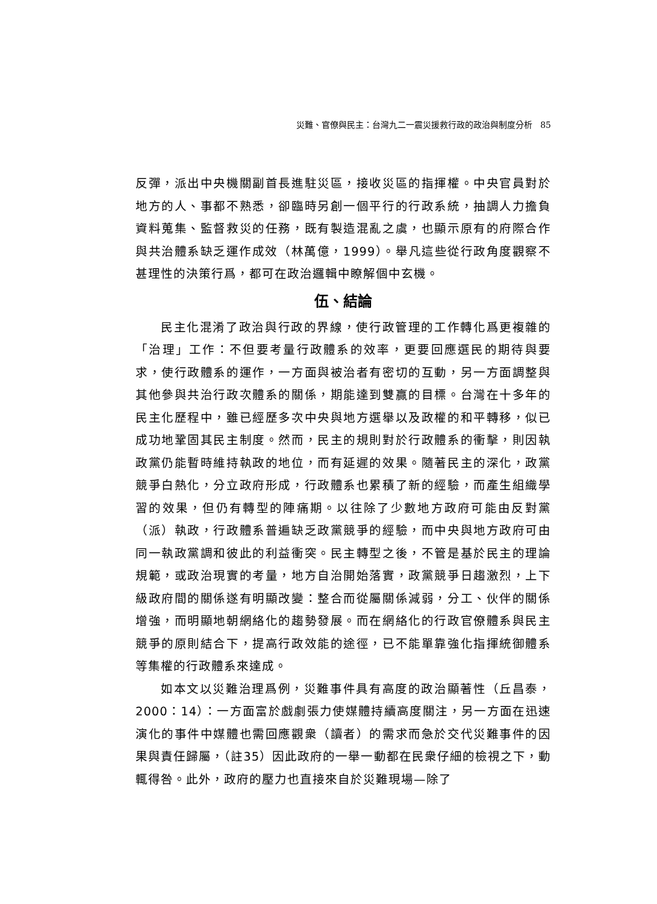災難、官僚與民主：台灣九二一震災援救行政的政治與制度分析 85
反彈，派出中央機關副首長進駐災區，接收災區的指揮權。中央官員對於地方的人、事都不熟悉，卻臨時另創一個平行的行政系統，抽調人力擔負資料蒐集、監督救災的任務，既有製造混亂之虞，也顯示原有的府際合作與共治體系缺乏運作成效（林萬億，1999）。舉凡這些從行政角度觀察不甚理性的決策行爲，都可在政治邏輯中瞭解個中玄機。
伍、結論
民主化混淆了政治與行政的界線，使行政管理的工作轉化爲更複雜的「治理」工作：不但要考量行政體系的效率，更要回應選民的期待與要求，使行政體系的運作，一方面與被治者有密切的互動，另一方面調整與其他參與共治行政次體系的關係，期能達到雙贏的目標。台灣在十多年的民主化歷程中，雖已經歷多次中央與地方選舉以及政權的和平轉移，似已成功地鞏固其民主制度。然而，民主的規則對於行政體系的衝擊，則因執政黨仍能暫時維持執政的地位，而有延遲的效果。隨著民主的深化，政黨競爭白熱化，分立政府形成，行政體系也累積了新的經驗，而產生組織學習的效果，但仍有轉型的陣痛期。以往除了少數地方政府可能由反對黨（派）執政，行政體系普遍缺乏政黨競爭的經驗，而中央與地方政府可由同一執政黨調和彼此的利益衝突。民主轉型之後，不管是基於民主的理論規範，或政治現實的考量，地方自治開始落實，政黨競爭日趨激烈，上下級政府間的關係遂有明顯改變：整合而從屬關係減弱，分工、伙伴的關係增強，而明顯地朝網絡化的趨勢發展。而在網絡化的行政官僚體系與民主競爭的原則結合下，提高行政效能的途徑，已不能單靠強化指揮統御體系等集權的行政體系來達成。
如本文以災難治理爲例，災難事件具有高度的政治顯著性（丘昌泰，2000：14）：一方面富於戲劇張力使媒體持續高度關注，另一方面在迅速演化的事件中媒體也需回應觀衆（讀者）的需求而急於交代災難事件的因果與責任歸屬，（註35）因此政府的一舉一動都在民衆仔細的檢視之下，動輒得咎。此外，政府的壓力也直接來自於災難現場—除了